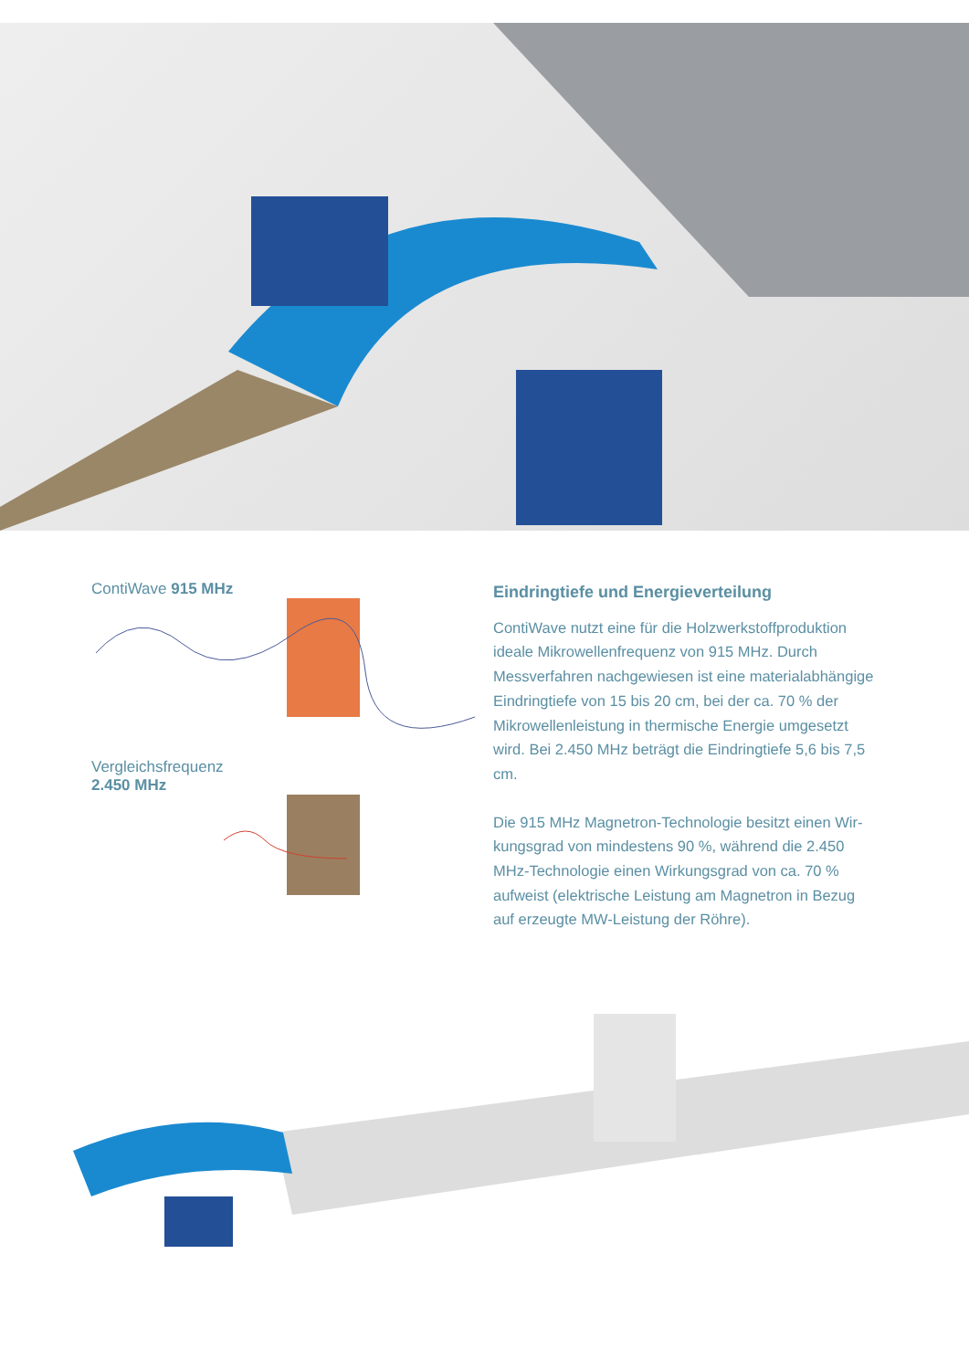ContiWave 915 MHz
Vergleichsfrequenz
2.450 MHz
Eindringtiefe und Energieverteilung
ContiWave nutzt eine für die Holzwerkstoffproduktion ideale Mikrowellenfrequenz von 915 MHz. Durch Messverfahren nachgewiesen ist eine materialabhängige Eindringtiefe von 15 bis 20 cm, bei der ca. 70 % der Mikrowellenleistung in thermische Energie umgesetzt wird. Bei 2.450 MHz beträgt die Eindringtiefe 5,6 bis 7,5 cm.
Die 915 MHz Magnetron-Technologie besitzt einen Wir­kungsgrad von mindestens 90 %, während die 2.450 MHz-Technologie einen Wirkungsgrad von ca. 70 % aufweist (elektrische Leistung am Magnetron in Bezug auf erzeugte MW-Leistung der Röhre).